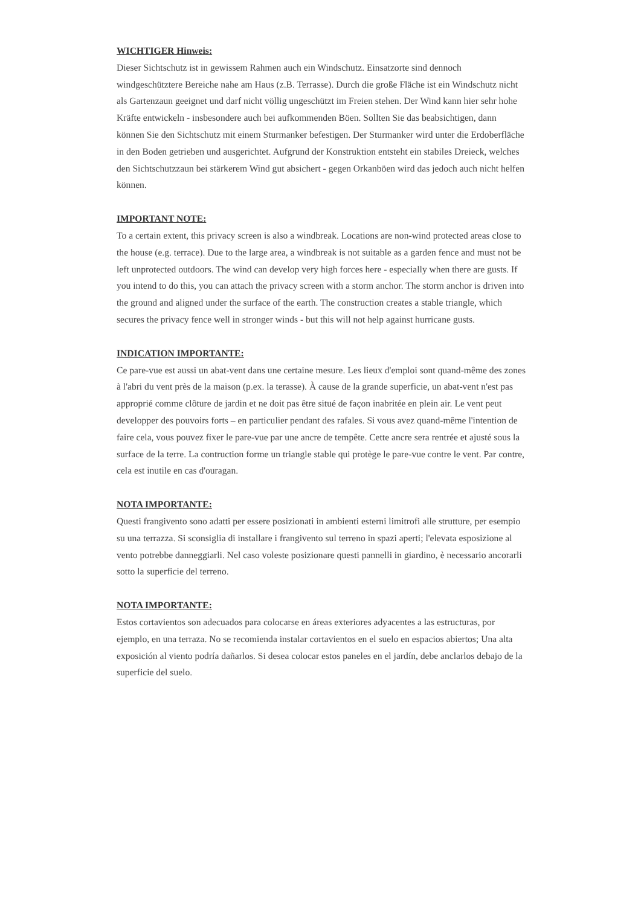WICHTIGER Hinweis:
Dieser Sichtschutz ist in gewissem Rahmen auch ein Windschutz. Einsatzorte sind dennoch windgeschütztere Bereiche nahe am Haus (z.B. Terrasse). Durch die große Fläche ist ein Windschutz nicht als Gartenzaun geeignet und darf nicht völlig ungeschützt im Freien stehen. Der Wind kann hier sehr hohe Kräfte entwickeln - insbesondere auch bei aufkommenden Böen. Sollten Sie das beabsichtigen, dann können Sie den Sichtschutz mit einem Sturmanker befestigen. Der Sturmanker wird unter die Erdoberfläche in den Boden getrieben und ausgerichtet. Aufgrund der Konstruktion entsteht ein stabiles Dreieck, welches den Sichtschutzzaun bei stärkerem Wind gut absichert - gegen Orkanböen wird das jedoch auch nicht helfen können.
IMPORTANT NOTE:
To a certain extent, this privacy screen is also a windbreak. Locations are non-wind protected areas close to the house (e.g. terrace). Due to the large area, a windbreak is not suitable as a garden fence and must not be left unprotected outdoors. The wind can develop very high forces here - especially when there are gusts. If you intend to do this, you can attach the privacy screen with a storm anchor. The storm anchor is driven into the ground and aligned under the surface of the earth. The construction creates a stable triangle, which secures the privacy fence well in stronger winds - but this will not help against hurricane gusts.
INDICATION IMPORTANTE:
Ce pare-vue est aussi un abat-vent dans une certaine mesure. Les lieux d'emploi sont quand-même des zones à l'abri du vent près de la maison (p.ex. la terasse). À cause de la grande superficie, un abat-vent n'est pas approprié comme clôture de jardin et ne doit pas être situé de façon inabritée en plein air. Le vent peut developper des pouvoirs forts – en particulier pendant des rafales. Si vous avez quand-même l'intention de faire cela, vous pouvez fixer le pare-vue par une ancre de tempête. Cette ancre sera rentrée et ajusté sous la surface de la terre. La contruction forme un triangle stable qui protège le pare-vue contre le vent. Par contre, cela est inutile en cas d'ouragan.
NOTA IMPORTANTE:
Questi frangivento sono adatti per essere posizionati in ambienti esterni limitrofi alle strutture, per esempio su una terrazza. Si sconsiglia di installare i frangivento sul terreno in spazi aperti; l'elevata esposizione al vento potrebbe danneggiarli. Nel caso voleste posizionare questi pannelli in giardino, è necessario ancorarli sotto la superficie del terreno.
NOTA IMPORTANTE:
Estos cortavientos son adecuados para colocarse en áreas exteriores adyacentes a las estructuras, por ejemplo, en una terraza. No se recomienda instalar cortavientos en el suelo en espacios abiertos; Una alta exposición al viento podría dañarlos. Si desea colocar estos paneles en el jardín, debe anclarlos debajo de la superficie del suelo.